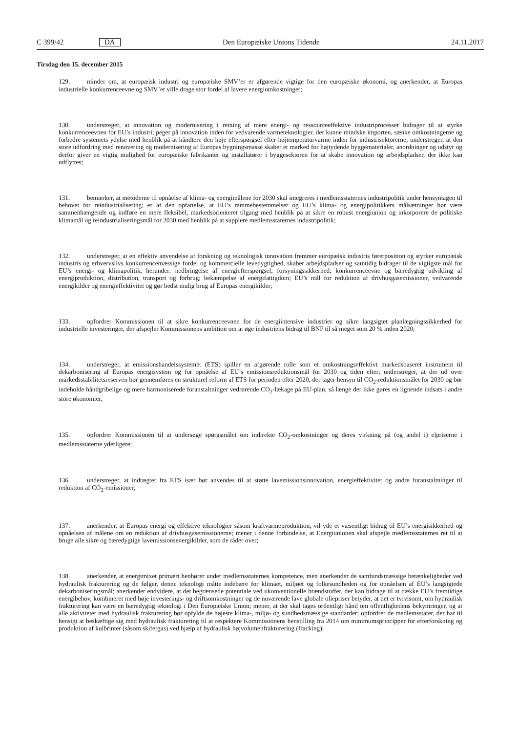C 399/42 DA Den Europæiske Unions Tidende 24.11.2017
Tirsdag den 15. december 2015
129. minder om, at europæisk industri og europæiske SMV’er er afgørende vigtige for den europæiske økonomi, og anerkender, at Europas industrielle konkurrenceevne og SMV’er ville drage stor fordel af lavere energiomkostninger;
130. understreger, at innovation og modernisering i retning af mere energi- og ressourceeffektive industriprocesser bidrager til at styrke konkurrenceevnen for EU’s industri; peger på innovation inden for vedvarende varmeteknologier, der kunne mindske importen, sænke omkostningerne og forbedre systemets ydelse med henblik på at håndtere den høje efterspørgsel efter højtemperaturvarme inden for industrisektorerne; understreger, at den store udfordring med renovering og modernisering af Europas bygningsmasse skaber et marked for højtydende byggematerialer, anordninger og udstyr og derfor giver en vigtig mulighed for europæiske fabrikanter og installatører i byggesektoren for at skabe innovation og arbejdspladser, der ikke kan udflyttes;
131. bemærker, at metoderne til opnåelse af klima- og energimålene for 2030 skal integreres i medlemsstaternes industripolitik under hensyntagen til behovet for reindustrialisering; er af den opfattelse, at EU’s rammebestemmelser og EU’s klima- og energipolitikkers målsætninger bør være sammenhængende og indføre en mere fleksibel, markedsorienteret tilgang med henblik på at sikre en robust energiunion og inkorporere de politiske klimamål og reindustrialiseringsmål for 2030 med henblik på at supplere medlemsstaternes industripolitik;
132. understreger, at en effektiv anvendelse af forskning og teknologisk innovation fremmer europæisk industris førerposition og styrker europæisk industris og erhvervslivs konkurrencemæssige fordel og kommercielle levedygtighed, skaber arbejdspladser og samtidig bidrager til de vigtigste mål for EU’s energi- og klimapolitik, herunder: nedbringelse af energiefterspørgsel; forsyningssikkerhed; konkurrenceevne og bæredygtig udvikling af energiproduktion, distribution, transport og forbrug; bekæmpelse af energifattigdom; EU’s mål for reduktion af drivhusgasemissioner, vedvarende energikilder og energieffektivitet og gør bedst mulig brug af Europas energikilder;
133. opfordrer Kommissionen til at sikre konkurrenceevnen for de energiintensive industrier og sikre langsigtet planlægningssikkerhed for industrielle investeringer, der afspejler Kommissionens ambition om at øge industriens bidrag til BNP til så meget som 20 % inden 2020;
134. understreger, at emissionshandelssystemet (ETS) spiller en afgørende rolle som et omkostningseffektivt markedsbaseret instrument til dekarbonisering af Europas energisystem og for opnåelse af EU’s emissionsreduktionsmål for 2030 og tiden efter; understreger, at der ud over markedsstabilitetsreserven bør gennemføres en strukturel reform af ETS for perioden efter 2020, der tager hensyn til CO<sub>2</sub>-reduktionsmålet for 2030 og bør indeholde håndgribelige og mere harmoniserede foranstaltninger vedrørende CO<sub>2</sub>-lækage på EU-plan, så længe der ikke gøres en lignende indsats i andre store økonomier;
135. opfordrer Kommissionen til at undersøge spørgsmålet om indirekte CO<sub>2</sub>-omkostninger og deres virkning på (og andel i) elpriserne i medlemsstaterne yderligere;
136. understreger, at indtægter fra ETS især bør anvendes til at støtte lavemissionsinnovation, energieffektivitet og andre foranstaltninger til reduktion af CO<sub>2</sub>-emissioner;
137. anerkender, at Europas energi og effektive teknologier såsom kraftvarmeproduktion, vil yde et væsentligt bidrag til EU’s energisikkerhed og opnåelsen af målene om en reduktion af drivhusgasemissionerne; mener i denne forbindelse, at Energiunionen skal afspejle medlemsstaternes ret til at bruge alle sikre og bæredygtige lavemissionsenergikilder, som de råder over;
138. anerkender, at energimixet primært henhører under medlemsstaternes kompetence, men anerkender de samfundsmæssige betænkeligheder ved hydraulisk frakturering og de følger, denne teknologi måtte indebære for klimaet, miljøet og folkesundheden og for opnåelsen af EU’s langsigtede dekarboniseringsmål; anerkender endvidere, at det begrænsede potentiale ved ukonventionelle brændstoffer, der kan bidrage til at dække EU’s fremtidige energibehov, kombineret med høje investerings- og driftsomkostninger og de nuværende lave globale oliepriser betyder, at det er tvivlsomt, om hydraulisk frakturering kan være en bæredygtig teknologi i Den Europæiske Union; mener, at der skal tages ordentligt hånd om offentlighedens bekymringer, og at alle aktiviteter med hydraulisk frakturering bør opfylde de højeste klima-, miljø- og sundhedsmæssige standarder; opfordrer de medlemsstater, der har til hensigt at beskæftige sig med hydraulisk frakturering til at respektere Kommissionens henstilling fra 2014 om minimumsprincipper for efterforskning og produktion af kulbrinter (såsom skifergas) ved hjælp af hydraulisk højvolumenfrakturering (fracking);